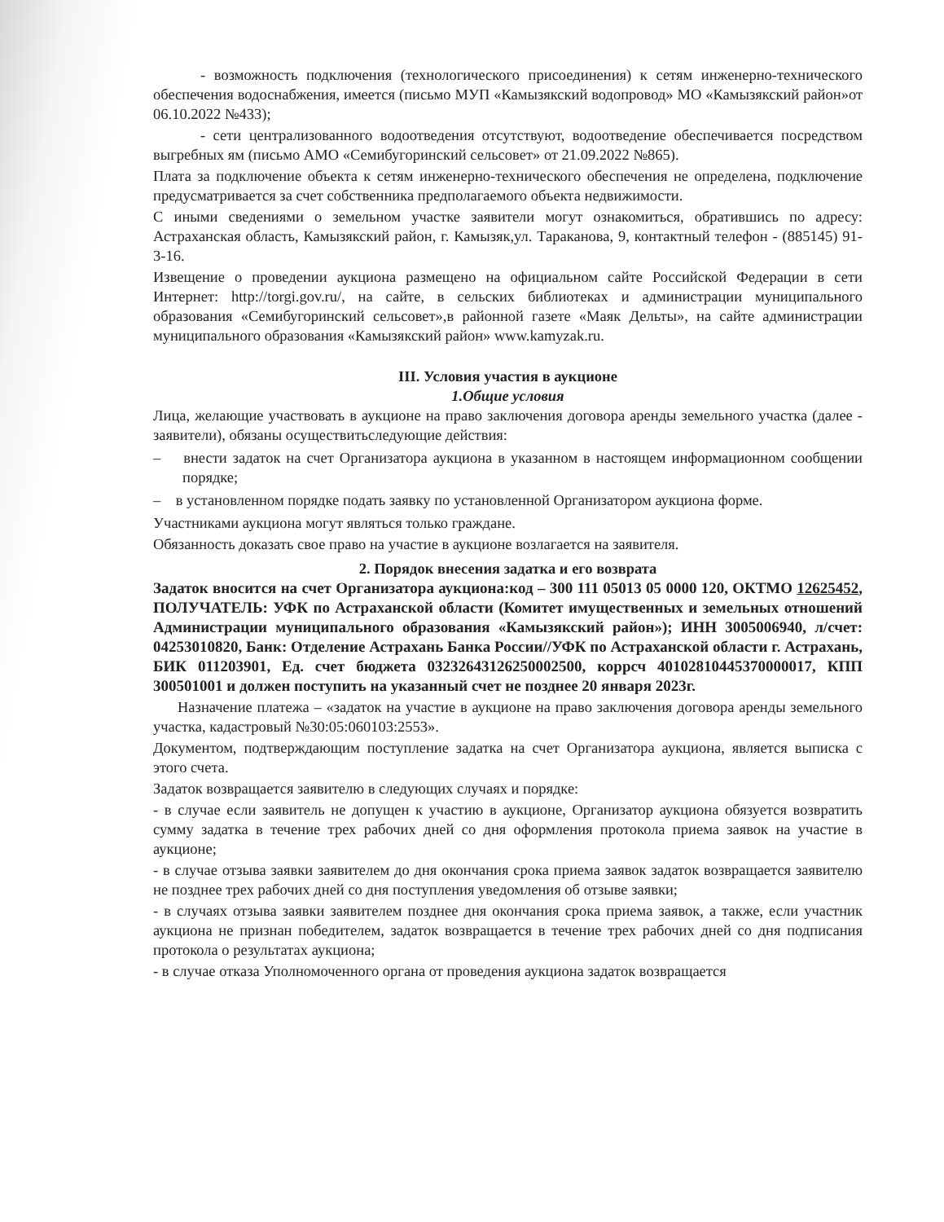- возможность подключения (технологического присоединения) к сетям инженерно-технического обеспечения водоснабжения, имеется (письмо МУП «Камызякский водопровод» МО «Камызякский район»от 06.10.2022 №433);
- сети централизованного водоотведения отсутствуют, водоотведение обеспечивается посредством выгребных ям (письмо АМО «Семибугоринский сельсовет» от 21.09.2022 №865).
Плата за подключение объекта к сетям инженерно-технического обеспечения не определена, подключение предусматривается за счет собственника предполагаемого объекта недвижимости.
С иными сведениями о земельном участке заявители могут ознакомиться, обратившись по адресу: Астраханская область, Камызякский район, г. Камызяк,ул. Тараканова, 9, контактный телефон - (885145) 91-3-16.
Извещение о проведении аукциона размещено на официальном сайте Российской Федерации в сети Интернет: http://torgi.gov.ru/, на сайте, в сельских библиотеках и администрации муниципального образования «Семибугоринский сельсовет»,в районной газете «Маяк Дельты», на сайте администрации муниципального образования «Камызякский район» www.kamyzak.ru.
III. Условия участия в аукционе
1.Общие условия
Лица, желающие участвовать в аукционе на право заключения договора аренды земельного участка (далее - заявители), обязаны осуществитьследующие действия:
– внести задаток на счет Организатора аукциона в указанном в настоящем информационном сообщении порядке;
– в установленном порядке подать заявку по установленной Организатором аукциона форме.
Участниками аукциона могут являться только граждане.
Обязанность доказать свое право на участие в аукционе возлагается на заявителя.
2. Порядок внесения задатка и его возврата
Задаток вносится на счет Организатора аукциона:код – 300 111 05013 05 0000 120, ОКТМО 12625452, ПОЛУЧАТЕЛЬ: УФК по Астраханской области (Комитет имущественных и земельных отношений Администрации муниципального образования «Камызякский район»); ИНН 3005006940, л/счет: 04253010820, Банк: Отделение Астрахань Банка России//УФК по Астраханской области г. Астрахань, БИК 011203901, Ед. счет бюджета 03232643126250002500, коррсч 40102810445370000017, КПП 300501001 и должен поступить на указанный счет не позднее 20 января 2023г.
Назначение платежа – «задаток на участие в аукционе на право заключения договора аренды земельного участка, кадастровый №30:05:060103:2553».
Документом, подтверждающим поступление задатка на счет Организатора аукциона, является выписка с этого счета.
Задаток возвращается заявителю в следующих случаях и порядке:
- в случае если заявитель не допущен к участию в аукционе, Организатор аукциона обязуется возвратить сумму задатка в течение трех рабочих дней со дня оформления протокола приема заявок на участие в аукционе;
- в случае отзыва заявки заявителем до дня окончания срока приема заявок задаток возвращается заявителю не позднее трех рабочих дней со дня поступления уведомления об отзыве заявки;
- в случаях отзыва заявки заявителем позднее дня окончания срока приема заявок, а также, если участник аукциона не признан победителем, задаток возвращается в течение трех рабочих дней со дня подписания протокола о результатах аукциона;
- в случае отказа Уполномоченного органа от проведения аукциона задаток возвращается